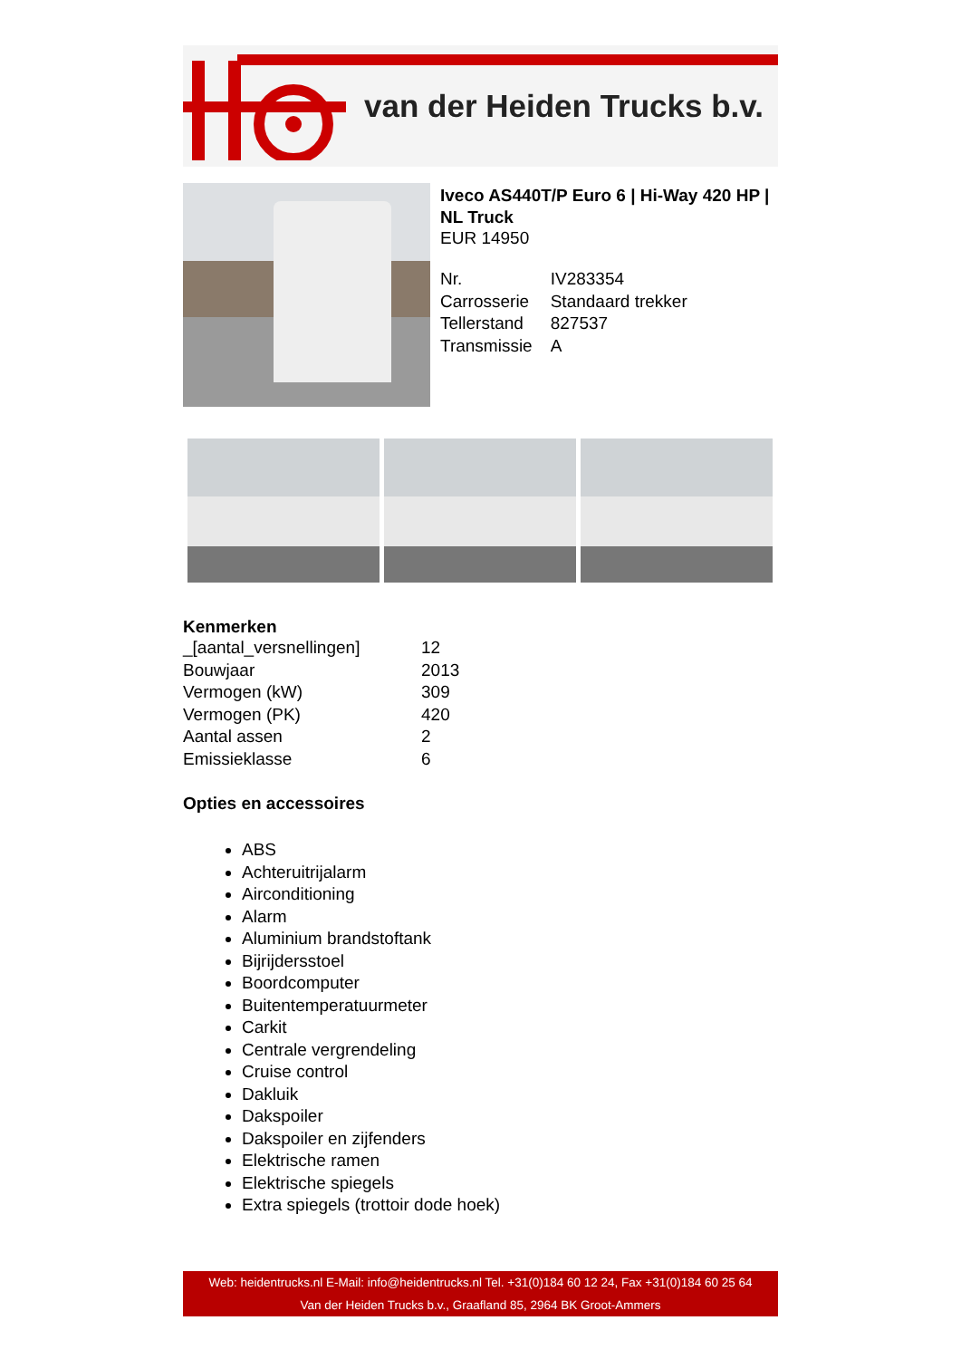van der Heiden Trucks b.v.
Iveco AS440T/P Euro 6 | Hi-Way 420 HP | NL Truck
EUR 14950
| Nr. | IV283354 |
| Carrosserie | Standaard trekker |
| Tellerstand | 827537 |
| Transmissie | A |
Kenmerken
| _[aantal_versnellingen] | 12 |
| Bouwjaar | 2013 |
| Vermogen (kW) | 309 |
| Vermogen (PK) | 420 |
| Aantal assen | 2 |
| Emissieklasse | 6 |
Opties en accessoires
ABS
Achteruitrijalarm
Airconditioning
Alarm
Aluminium brandstoftank
Bijrijdersstoel
Boordcomputer
Buitentemperatuurmeter
Carkit
Centrale vergrendeling
Cruise control
Dakluik
Dakspoiler
Dakspoiler en zijfenders
Elektrische ramen
Elektrische spiegels
Extra spiegels (trottoir dode hoek)
Web: heidentrucks.nl E-Mail: info@heidentrucks.nl Tel. +31(0)184 60 12 24, Fax +31(0)184 60 25 64
Van der Heiden Trucks b.v., Graafland 85, 2964 BK Groot-Ammers